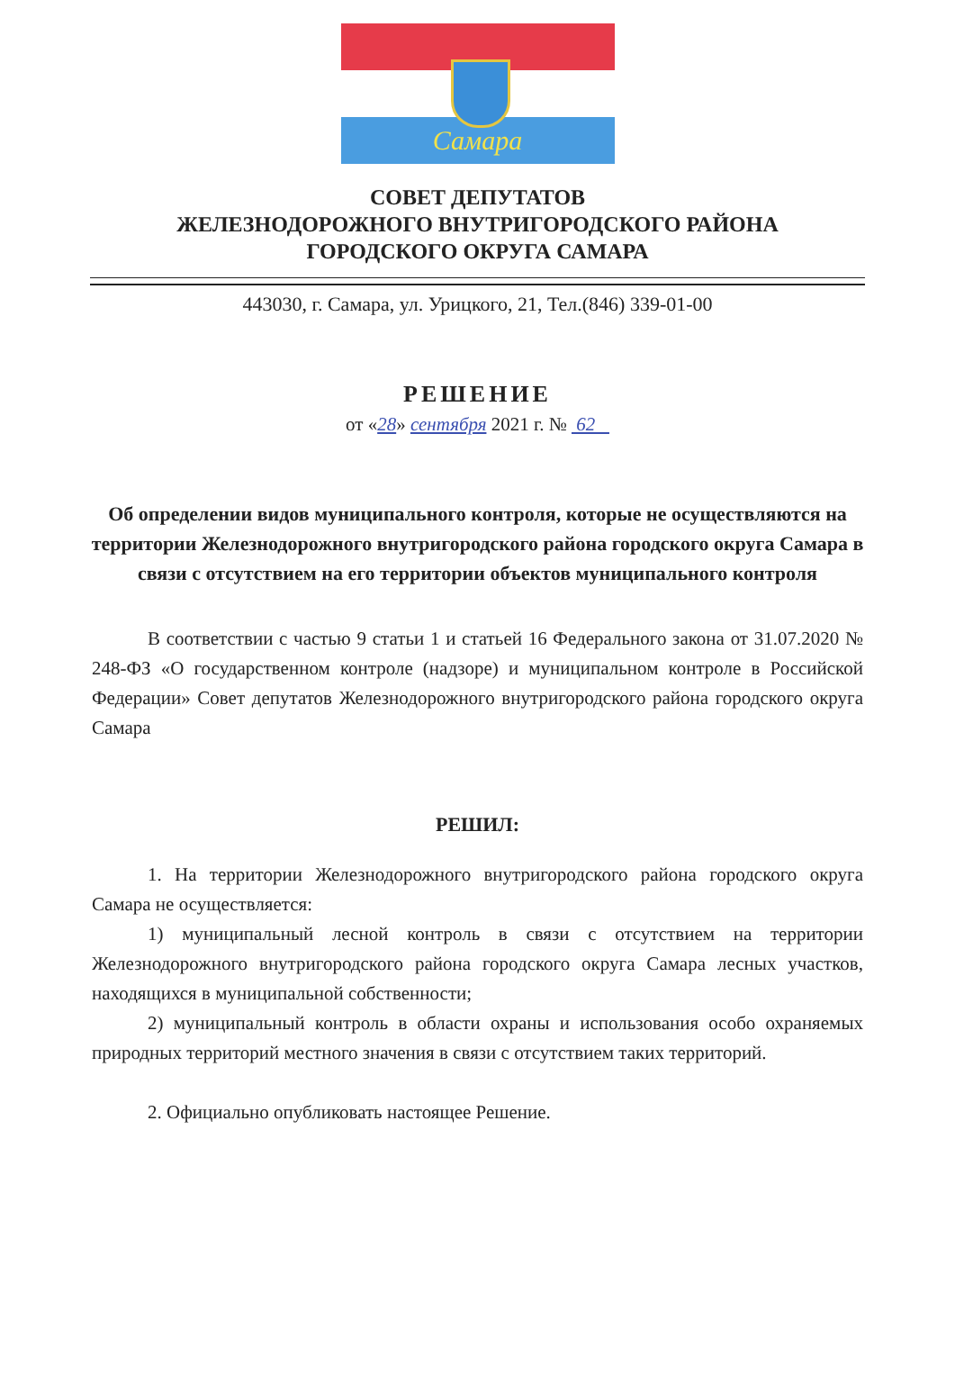Самара
СОВЕТ ДЕПУТАТОВ
ЖЕЛЕЗНОДОРОЖНОГО ВНУТРИГОРОДСКОГО РАЙОНА
ГОРОДСКОГО ОКРУГА САМАРА
443030, г. Самара, ул. Урицкого, 21, Тел.(846) 339-01-00
РЕШЕНИЕ
от «28» сентября 2021 г. № 62
Об определении видов муниципального контроля, которые не осуществляются на территории Железнодорожного внутригородского района городского округа Самара в связи с отсутствием на его территории объектов муниципального контроля
В соответствии с частью 9 статьи 1 и статьей 16 Федерального закона от 31.07.2020 № 248-ФЗ «О государственном контроле (надзоре) и муниципальном контроле в Российской Федерации» Совет депутатов Железнодорожного внутригородского района городского округа Самара
РЕШИЛ:
1. На территории Железнодорожного внутригородского района городского округа Самара не осуществляется:
1) муниципальный лесной контроль в связи с отсутствием на территории Железнодорожного внутригородского района городского округа Самара лесных участков, находящихся в муниципальной собственности;
2) муниципальный контроль в области охраны и использования особо охраняемых природных территорий местного значения в связи с отсутствием таких территорий.
2. Официально опубликовать настоящее Решение.